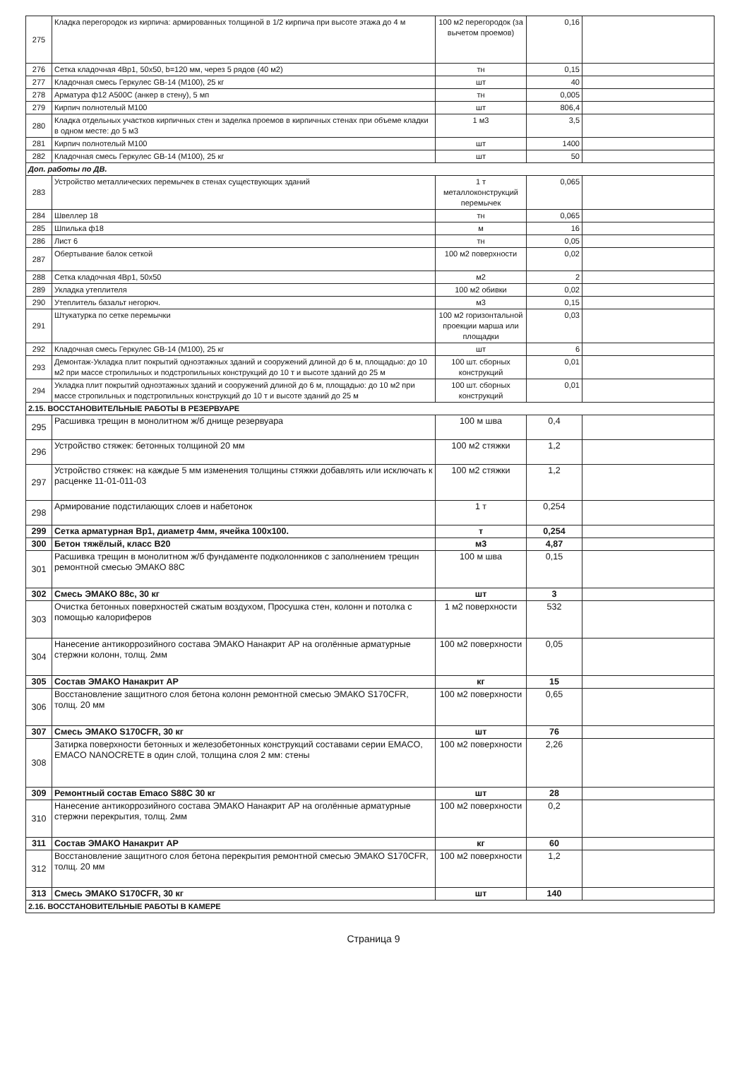| 275 | Кладка перегородок из кирпича: армированных толщиной в 1/2 кирпича при высоте этажа до 4 м | 100 м2 перегородок (за вычетом проемов) | 0,16 | |
| 276 | Сетка кладочная 4Вр1, 50x50, b=120 мм, через 5 рядов (40 м2) | тн | 0,15 | |
| 277 | Кладочная смесь Геркулес GB-14 (М100), 25 кг | шт | 40 | |
| 278 | Арматура ф12 А500С (анкер в стену), 5 мп | тн | 0,005 | |
| 279 | Кирпич полнотелый М100 | шт | 806,4 | |
| 280 | Кладка отдельных участков кирпичных стен и заделка проемов в кирпичных стенах при объеме кладки в одном месте: до 5 м3 | 1 м3 | 3,5 | |
| 281 | Кирпич полнотелый М100 | шт | 1400 | |
| 282 | Кладочная смесь Геркулес GB-14 (М100), 25 кг | шт | 50 | |
| Доп. работы по ДВ. | | | | |
| 283 | Устройство металлических перемычек в стенах существующих зданий | 1 т металлоконструкций перемычек | 0,065 | |
| 284 | Швеллер 18 | тн | 0,065 | |
| 285 | Шпилька ф18 | м | 16 | |
| 286 | Лист 6 | тн | 0,05 | |
| 287 | Обертывание балок сеткой | 100 м2 поверхности | 0,02 | |
| 288 | Сетка кладочная 4Вр1, 50x50 | м2 | 2 | |
| 289 | Укладка утеплителя | 100 м2 обивки | 0,02 | |
| 290 | Утеплитель базальт негорюч. | м3 | 0,15 | |
| 291 | Штукатурка по сетке перемычки | 100 м2 горизонтальной проекции марша или площадки | 0,03 | |
| 292 | Кладочная смесь Геркулес GB-14 (М100), 25 кг | шт | 6 | |
| 293 | Демонтаж-Укладка плит покрытий одноэтажных зданий и сооружений длиной до 6 м, площадью: до 10 м2 при массе стропильных и подстропильных конструкций до 10 т и высоте зданий до 25 м | 100 шт. сборных конструкций | 0,01 | |
| 294 | Укладка плит покрытий одноэтажных зданий и сооружений длиной до 6 м, площадью: до 10 м2 при массе стропильных и подстропильных конструкций до 10 т и высоте зданий до 25 м | 100 шт. сборных конструкций | 0,01 | |
| 2.15. ВОССТАНОВИТЕЛЬНЫЕ РАБОТЫ В РЕЗЕРВУАРЕ | | | | |
| 295 | Расшивка трещин в монолитном ж/б днище резервуара | 100 м шва | 0,4 | |
| 296 | Устройство стяжек: бетонных толщиной 20 мм | 100 м2 стяжки | 1,2 | |
| 297 | Устройство стяжек: на каждые 5 мм изменения толщины стяжки добавлять или исключать к расценке 11-01-011-03 | 100 м2 стяжки | 1,2 | |
| 298 | Армирование подстилающих слоев и набетонок | 1 т | 0,254 | |
| 299 | Сетка арматурная Вр1, диаметр 4мм, ячейка 100x100. | т | 0,254 | |
| 300 | Бетон тяжёлый, класс В20 | м3 | 4,87 | |
| 301 | Расшивка трещин в монолитном ж/б фундаменте подколонников с заполнением трещин ремонтной смесью ЭМАКО 88С | 100 м шва | 0,15 | |
| 302 | Смесь ЭМАКО 88с, 30 кг | шт | 3 | |
| 303 | Очистка бетонных поверхностей сжатым воздухом, Просушка стен, колонн и потолка с помощью калориферов | 1 м2 поверхности | 532 | |
| 304 | Нанесение антикоррозийного состава ЭМАКО Нанакрит АР на оголённые арматурные стержни колонн, толщ. 2мм | 100 м2 поверхности | 0,05 | |
| 305 | Состав ЭМАКО Нанакрит АР | кг | 15 | |
| 306 | Восстановление защитного слоя бетона колонн ремонтной смесью ЭМАКО S170CFR, толщ. 20 мм | 100 м2 поверхности | 0,65 | |
| 307 | Смесь ЭМАКО S170CFR, 30 кг | шт | 76 | |
| 308 | Затирка поверхности бетонных и железобетонных конструкций составами серии EMACO, EMACO NANOCRETE в один слой, толщина слоя 2 мм: стены | 100 м2 поверхности | 2,26 | |
| 309 | Ремонтный состав Emaco S88C 30 кг | шт | 28 | |
| 310 | Нанесение антикоррозийного состава ЭМАКО Нанакрит АР на оголённые арматурные стержни перекрытия, толщ. 2мм | 100 м2 поверхности | 0,2 | |
| 311 | Состав ЭМАКО Нанакрит АР | кг | 60 | |
| 312 | Восстановление защитного слоя бетона перекрытия ремонтной смесью ЭМАКО S170CFR, толщ. 20 мм | 100 м2 поверхности | 1,2 | |
| 313 | Смесь ЭМАКО S170CFR, 30 кг | шт | 140 | |
| 2.16. ВОССТАНОВИТЕЛЬНЫЕ РАБОТЫ В КАМЕРЕ | | | | |
Страница 9